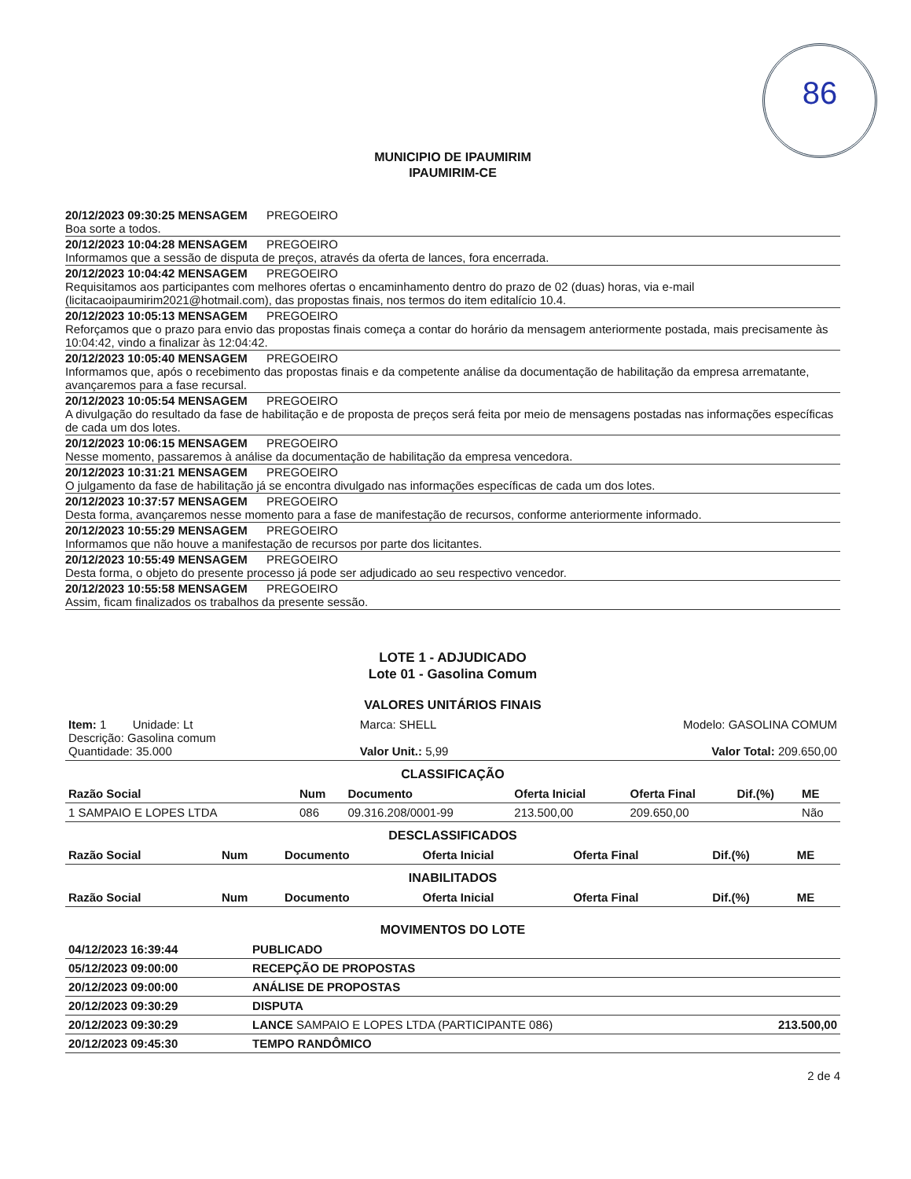86
MUNICIPIO DE IPAUMIRIM
IPAUMIRIM-CE
20/12/2023 09:30:25 MENSAGEM PREGOEIRO
Boa sorte a todos.
20/12/2023 10:04:28 MENSAGEM PREGOEIRO
Informamos que a sessão de disputa de preços, através da oferta de lances, fora encerrada.
20/12/2023 10:04:42 MENSAGEM PREGOEIRO
Requisitamos aos participantes com melhores ofertas o encaminhamento dentro do prazo de 02 (duas) horas, via e-mail (licitacaoipaumirim2021@hotmail.com), das propostas finais, nos termos do item editalício 10.4.
20/12/2023 10:05:13 MENSAGEM PREGOEIRO
Reforçamos que o prazo para envio das propostas finais começa a contar do horário da mensagem anteriormente postada, mais precisamente às 10:04:42, vindo a finalizar às 12:04:42.
20/12/2023 10:05:40 MENSAGEM PREGOEIRO
Informamos que, após o recebimento das propostas finais e da competente análise da documentação de habilitação da empresa arrematante, avançaremos para a fase recursal.
20/12/2023 10:05:54 MENSAGEM PREGOEIRO
A divulgação do resultado da fase de habilitação e de proposta de preços será feita por meio de mensagens postadas nas informações específicas de cada um dos lotes.
20/12/2023 10:06:15 MENSAGEM PREGOEIRO
Nesse momento, passaremos à análise da documentação de habilitação da empresa vencedora.
20/12/2023 10:31:21 MENSAGEM PREGOEIRO
O julgamento da fase de habilitação já se encontra divulgado nas informações específicas de cada um dos lotes.
20/12/2023 10:37:57 MENSAGEM PREGOEIRO
Desta forma, avançaremos nesse momento para a fase de manifestação de recursos, conforme anteriormente informado.
20/12/2023 10:55:29 MENSAGEM PREGOEIRO
Informamos que não houve a manifestação de recursos por parte dos licitantes.
20/12/2023 10:55:49 MENSAGEM PREGOEIRO
Desta forma, o objeto do presente processo já pode ser adjudicado ao seu respectivo vencedor.
20/12/2023 10:55:58 MENSAGEM PREGOEIRO
Assim, ficam finalizados os trabalhos da presente sessão.
LOTE 1 - ADJUDICADO
Lote 01 - Gasolina Comum
VALORES UNITÁRIOS FINAIS
| Item: 1 Unidade: Lt Descrição: Gasolina comum Quantidade: 35.000 | Marca: SHELL Valor Unit.: 5,99 | Modelo: GASOLINA COMUM Valor Total: 209.650,00 |
CLASSIFICAÇÃO
| Razão Social | Num | Documento | Oferta Inicial | Oferta Final | Dif.(%) | ME |
| --- | --- | --- | --- | --- | --- | --- |
| 1 SAMPAIO E LOPES LTDA | 086 | 09.316.208/0001-99 | 213.500,00 | 209.650,00 | | Não |
DESCLASSIFICADOS
| Razão Social | Num | Documento | Oferta Inicial | Oferta Final | Dif.(%) | ME |
| --- | --- | --- | --- | --- | --- | --- |
INABILITADOS
| Razão Social | Num | Documento | Oferta Inicial | Oferta Final | Dif.(%) | ME |
| --- | --- | --- | --- | --- | --- | --- |
MOVIMENTOS DO LOTE
| 04/12/2023 16:39:44 | PUBLICADO | |
| 05/12/2023 09:00:00 | RECEPÇÃO DE PROPOSTAS | |
| 20/12/2023 09:00:00 | ANÁLISE DE PROPOSTAS | |
| 20/12/2023 09:30:29 | DISPUTA | |
| 20/12/2023 09:30:29 | LANCE SAMPAIO E LOPES LTDA (PARTICIPANTE 086) | 213.500,00 |
| 20/12/2023 09:45:30 | TEMPO RANDÔMICO | |
2 de 4